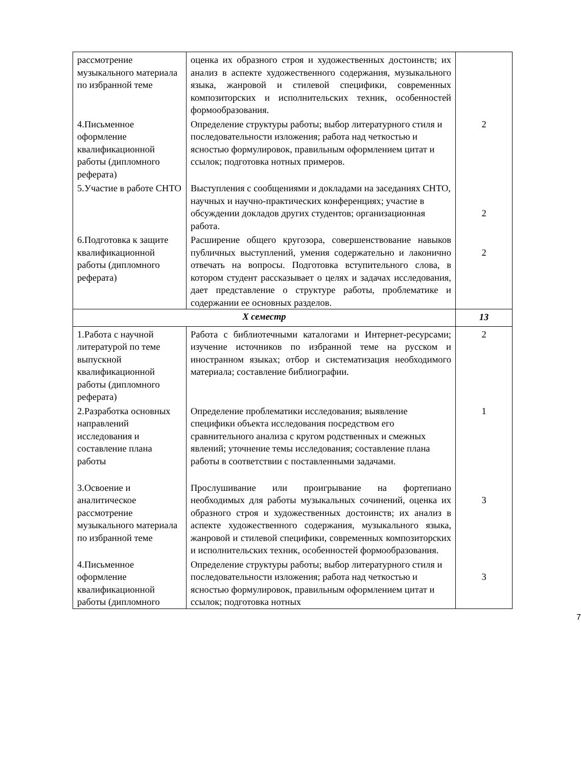| рассмотрение музыкального материала по избранной теме | оценка их образного строя и художественных достоинств; их анализ в аспекте художественного содержания, музыкального языка, жанровой и стилевой специфики, современных композиторских и исполнительских техник, особенностей формообразования. | |
| 4.Письменное оформление квалификационной работы (дипломного реферата) | Определение структуры работы; выбор литературного стиля и последовательности изложения; работа над четкостью и ясностью формулировок, правильным оформлением цитат и ссылок; подготовка нотных примеров. | 2 |
| 5.Участие в работе СНТО | Выступления с сообщениями и докладами на заседаниях СНТО, научных и научно-практических конференциях; участие в обсуждении докладов других студентов; организационная работа. | 2 |
| 6.Подготовка к защите квалификационной работы (дипломного реферата) | Расширение общего кругозора, совершенствование навыков публичных выступлений, умения содержательно и лаконично отвечать на вопросы. Подготовка вступительного слова, в котором студент рассказывает о целях и задачах исследования, дает представление о структуре работы, проблематике и содержании ее основных разделов. | 2 |
| X семестр | | 13 |
| 1.Работа с научной литературой по теме выпускной квалификационной работы (дипломного реферата) | Работа с библиотечными каталогами и Интернет-ресурсами; изучение источников по избранной теме на русском и иностранном языках; отбор и систематизация необходимого материала; составление библиографии. | 2 |
| 2.Разработка основных направлений исследования и составление плана работы | Определение проблематики исследования; выявление специфики объекта исследования посредством его сравнительного анализа с кругом родственных и смежных явлений; уточнение темы исследования; составление плана работы в соответствии с поставленными задачами. | 1 |
| 3.Освоение и аналитическое рассмотрение музыкального материала по избранной теме | Прослушивание или проигрывание на фортепиано необходимых для работы музыкальных сочинений, оценка их образного строя и художественных достоинств; их анализ в аспекте художественного содержания, музыкального языка, жанровой и стилевой специфики, современных композиторских и исполнительских техник, особенностей формообразования. | 3 |
| 4.Письменное оформление квалификационной работы (дипломного | Определение структуры работы; выбор литературного стиля и последовательности изложения; работа над четкостью и ясностью формулировок, правильным оформлением цитат и ссылок; подготовка нотных | 3 |
7